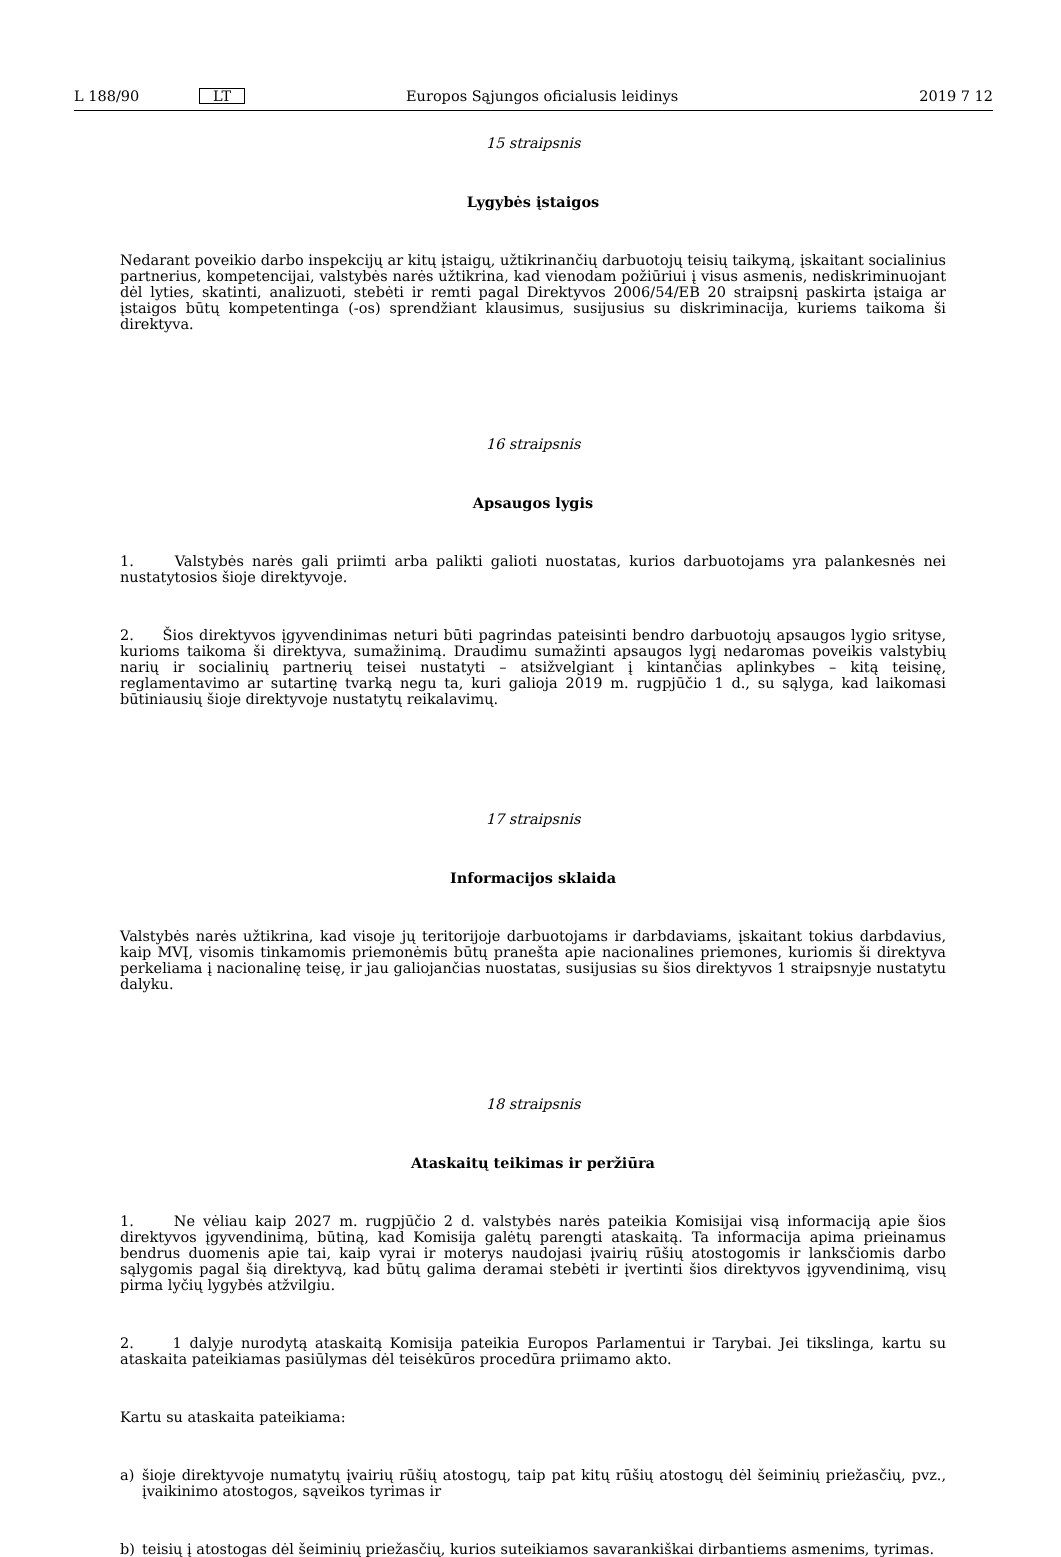L 188/90
LT
Europos Sąjungos oficialusis leidinys
2019 7 12
15 straipsnis
Lygybės įstaigos
Nedarant poveikio darbo inspekcijų ar kitų įstaigų, užtikrinančių darbuotojų teisių taikymą, įskaitant socialinius partnerius, kompetencijai, valstybės narės užtikrina, kad vienodam požiūriui į visus asmenis, nediskriminuojant dėl lyties, skatinti, analizuoti, stebėti ir remti pagal Direktyvos 2006/54/EB 20 straipsnį paskirta įstaiga ar įstaigos būtų kompetentinga (-os) sprendžiant klausimus, susijusius su diskriminacija, kuriems taikoma ši direktyva.
16 straipsnis
Apsaugos lygis
1. Valstybės narės gali priimti arba palikti galioti nuostatas, kurios darbuotojams yra palankesnės nei nustatytosios šioje direktyvoje.
2. Šios direktyvos įgyvendinimas neturi būti pagrindas pateisinti bendro darbuotojų apsaugos lygio srityse, kurioms taikoma ši direktyva, sumažinimą. Draudimu sumažinti apsaugos lygį nedaromas poveikis valstybių narių ir socialinių partnerių teisei nustatyti – atsižvelgiant į kintančias aplinkybes – kitą teisinę, reglamentavimo ar sutartinę tvarką negu ta, kuri galioja 2019 m. rugpjūčio 1 d., su sąlyga, kad laikomasi būtiniausių šioje direktyvoje nustatytų reikalavimų.
17 straipsnis
Informacijos sklaida
Valstybės narės užtikrina, kad visoje jų teritorijoje darbuotojams ir darbdaviams, įskaitant tokius darbdavius, kaip MVĮ, visomis tinkamomis priemonėmis būtų pranešta apie nacionalines priemones, kuriomis ši direktyva perkeliama į nacionalinę teisę, ir jau galiojančias nuostatas, susijusias su šios direktyvos 1 straipsnyje nustatytu dalyku.
18 straipsnis
Ataskaitų teikimas ir peržiūra
1. Ne vėliau kaip 2027 m. rugpjūčio 2 d. valstybės narės pateikia Komisijai visą informaciją apie šios direktyvos įgyvendinimą, būtiną, kad Komisija galėtų parengti ataskaitą. Ta informacija apima prieinamus bendrus duomenis apie tai, kaip vyrai ir moterys naudojasi įvairių rūšių atostogomis ir lanksčiomis darbo sąlygomis pagal šią direktyvą, kad būtų galima deramai stebėti ir įvertinti šios direktyvos įgyvendinimą, visų pirma lyčių lygybės atžvilgiu.
2. 1 dalyje nurodytą ataskaitą Komisija pateikia Europos Parlamentui ir Tarybai. Jei tikslinga, kartu su ataskaita pateikiamas pasiūlymas dėl teisėkūros procedūra priimamo akto.
Kartu su ataskaita pateikiama:
a) šioje direktyvoje numatytų įvairių rūšių atostogų, taip pat kitų rūšių atostogų dėl šeiminių priežasčių, pvz., įvaikinimo atostogos, sąveikos tyrimas ir
b) teisių į atostogas dėl šeiminių priežasčių, kurios suteikiamos savarankiškai dirbantiems asmenims, tyrimas.